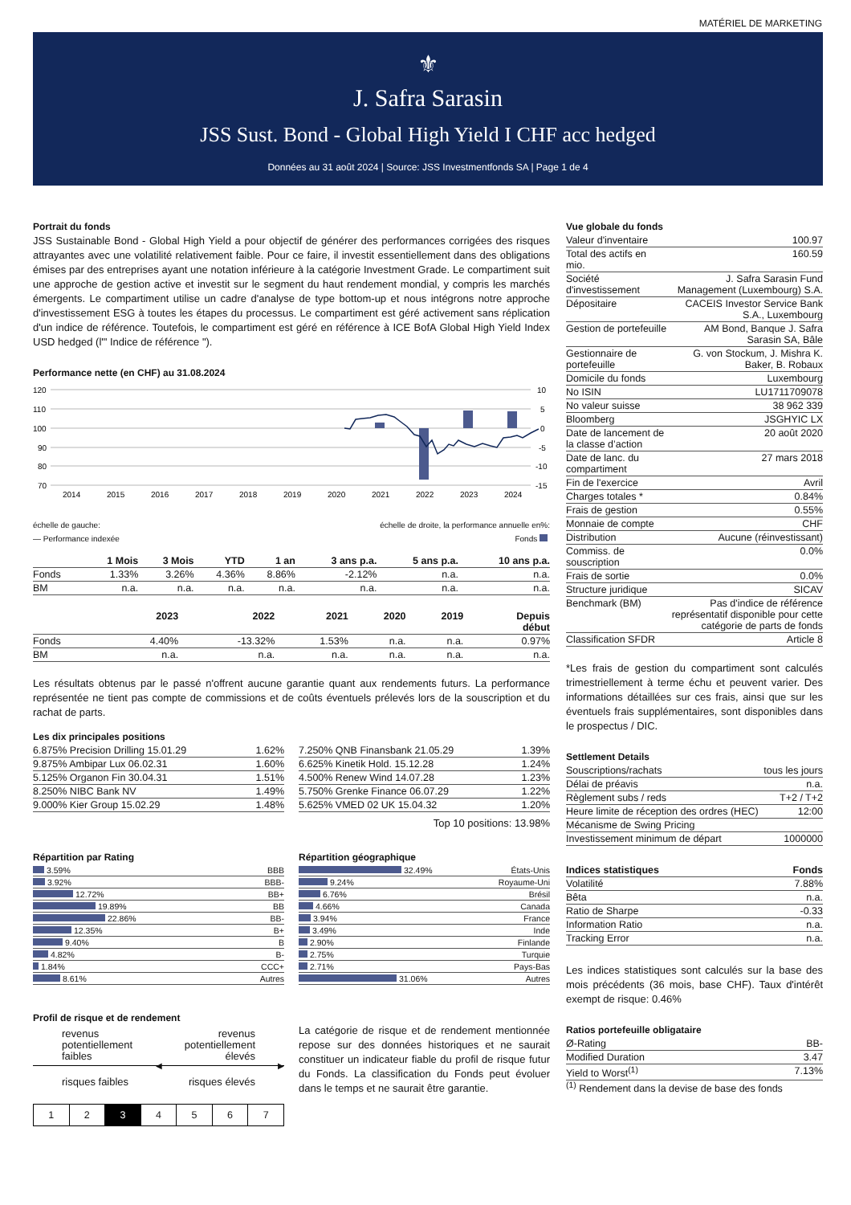MATÉRIEL DE MARKETING
⚜
J. Safra Sarasin
JSS Sust. Bond - Global High Yield I CHF acc hedged
Données au 31 août 2024 | Source: JSS Investmentfonds SA | Page 1 de 4
Portrait du fonds
JSS Sustainable Bond - Global High Yield a pour objectif de générer des performances corrigées des risques attrayantes avec une volatilité relativement faible. Pour ce faire, il investit essentiellement dans des obligations émises par des entreprises ayant une notation inférieure à la catégorie Investment Grade. Le compartiment suit une approche de gestion active et investit sur le segment du haut rendement mondial, y compris les marchés émergents. Le compartiment utilise un cadre d'analyse de type bottom-up et nous intégrons notre approche d'investissement ESG à toutes les étapes du processus. Le compartiment est géré activement sans réplication d'un indice de référence. Toutefois, le compartiment est géré en référence à ICE BofA Global High Yield Index USD hedged (l'" Indice de référence ").
Performance nette (en CHF) au 31.08.2024
120
110
100
90
80
70
10
5
0
-5
-10
-15
2014
2015
2016
2017
2018
2019
2020
2021
2022
2023
2024
échelle de gauche: échelle de droite, la performance annuelle en%:
— Performance indexée Fonds
| | 1 Mois | 3 Mois | YTD | 1 an | 3 ans p.a. | 5 ans p.a. | 10 ans p.a. |
| --- | --- | --- | --- | --- | --- | --- | --- |
| Fonds | 1.33% | 3.26% | 4.36% | 8.86% | -2.12% | n.a. | n.a. |
| BM | n.a. | n.a. | n.a. | n.a. | n.a. | n.a. | n.a. |
| | 2023 | 2022 | 2021 | 2020 | 2019 | Depuis début |
| --- | --- | --- | --- | --- | --- | --- |
| Fonds | 4.40% | -13.32% | 1.53% | n.a. | n.a. | 0.97% |
| BM | n.a. | n.a. | n.a. | n.a. | n.a. | n.a. |
Les résultats obtenus par le passé n'offrent aucune garantie quant aux rendements futurs. La performance représentée ne tient pas compte de commissions et de coûts éventuels prélevés lors de la souscription et du rachat de parts.
Les dix principales positions
| 6.875% Precision Drilling 15.01.29 | 1.62% |
| 9.875% Ambipar Lux 06.02.31 | 1.60% |
| 5.125% Organon Fin 30.04.31 | 1.51% |
| 8.250% NIBC Bank NV | 1.49% |
| 9.000% Kier Group 15.02.29 | 1.48% |
| 7.250% QNB Finansbank 21.05.29 | 1.39% |
| 6.625% Kinetik Hold. 15.12.28 | 1.24% |
| 4.500% Renew Wind 14.07.28 | 1.23% |
| 5.750% Grenke Finance 06.07.29 | 1.22% |
| 5.625% VMED 02 UK 15.04.32 | 1.20% |
Top 10 positions: 13.98%
Répartition par Rating
| 3.59% | BBB |
| 3.92% | BBB- |
| 12.72% | BB+ |
| 19.89% | BB |
| 22.86% | BB- |
| 12.35% | B+ |
| 9.40% | B |
| 4.82% | B- |
| 1.84% | CCC+ |
| 8.61% | Autres |
Répartition géographique
| 32.49% | États-Unis |
| 9.24% | Royaume-Uni |
| 6.76% | Brésil |
| 4.66% | Canada |
| 3.94% | France |
| 3.49% | Inde |
| 2.90% | Finlande |
| 2.75% | Turquie |
| 2.71% | Pays-Bas |
| 31.06% | Autres |
Profil de risque et de rendement
revenus
potentiellement
faibles revenus
potentiellement
élevés
◀ ▶
risques faibles risques élevés
| 1 | 2 | 3 | 4 | 5 | 6 | 7 |
La catégorie de risque et de rendement mentionnée repose sur des données historiques et ne saurait constituer un indicateur fiable du profil de risque futur du Fonds. La classification du Fonds peut évoluer dans le temps et ne saurait être garantie.
Vue globale du fonds
| Valeur d'inventaire | 100.97 |
| Total des actifs en mio. | 160.59 |
| Société d'investissement | J. Safra Sarasin Fund Management (Luxembourg) S.A. |
| Dépositaire | CACEIS Investor Service Bank S.A., Luxembourg |
| Gestion de portefeuille | AM Bond, Banque J. Safra Sarasin SA, Bâle |
| Gestionnaire de portefeuille | G. von Stockum, J. Mishra K. Baker, B. Robaux |
| Domicile du fonds | Luxembourg |
| No ISIN | LU1711709078 |
| No valeur suisse | 38 962 339 |
| Bloomberg | JSGHYIC LX |
| Date de lancement de la classe d’action | 20 août 2020 |
| Date de lanc. du compartiment | 27 mars 2018 |
| Fin de l'exercice | Avril |
| Charges totales * | 0.84% |
| Frais de gestion | 0.55% |
| Monnaie de compte | CHF |
| Distribution | Aucune (réinvestissant) |
| Commiss. de souscription | 0.0% |
| Frais de sortie | 0.0% |
| Structure juridique | SICAV |
| Benchmark (BM) | Pas d'indice de référence représentatif disponible pour cette catégorie de parts de fonds |
| Classification SFDR | Article 8 |
*Les frais de gestion du compartiment sont calculés trimestriellement à terme échu et peuvent varier. Des informations détaillées sur ces frais, ainsi que sur les éventuels frais supplémentaires, sont disponibles dans le prospectus / DIC.
Settlement Details
| Souscriptions/rachats | tous les jours |
| Délai de préavis | n.a. |
| Règlement subs / reds | T+2 / T+2 |
| Heure limite de réception des ordres (HEC) | 12:00 |
| Mécanisme de Swing Pricing | |
| Investissement minimum de départ | 1000000 |
| Indices statistiques | Fonds |
| --- | --- |
| Volatilité | 7.88% |
| Bêta | n.a. |
| Ratio de Sharpe | -0.33 |
| Information Ratio | n.a. |
| Tracking Error | n.a. |
Les indices statistiques sont calculés sur la base des mois précédents (36 mois, base CHF). Taux d'intérêt exempt de risque: 0.46%
Ratios portefeuille obligataire
| Ø-Rating | BB- |
| Modified Duration | 3.47 |
| Yield to Worst<sup>(1)</sup> | 7.13% |
<sup>(1)</sup> Rendement dans la devise de base des fonds